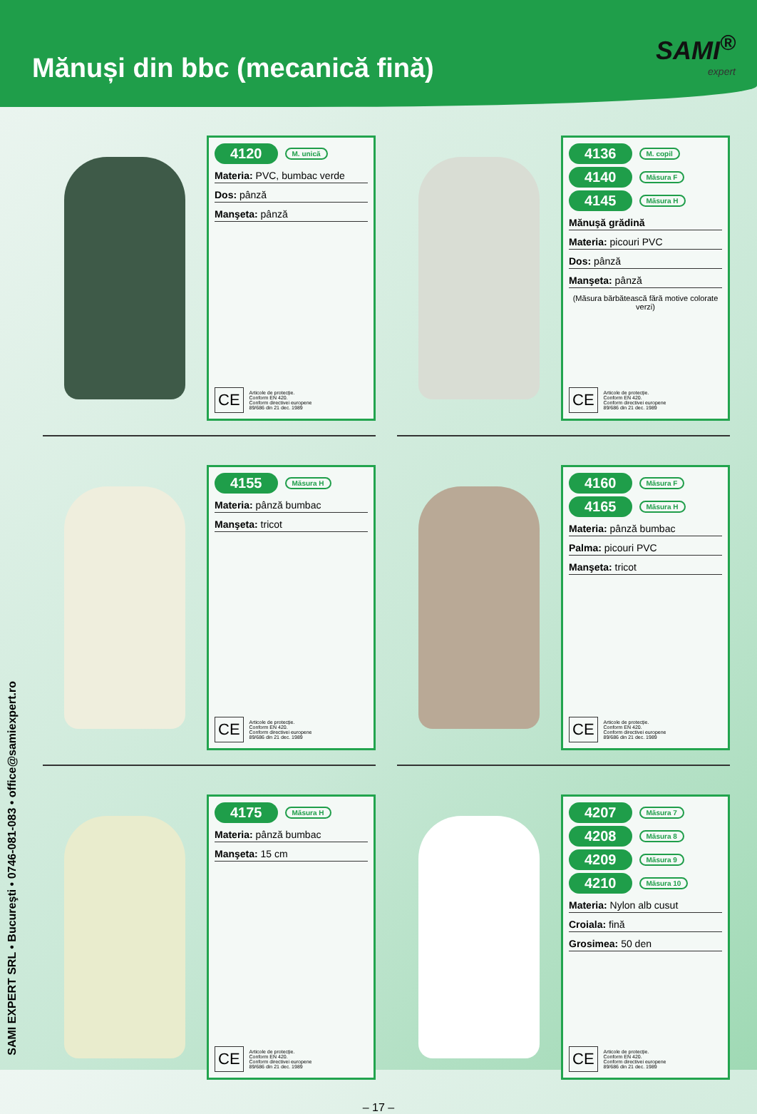Mănuși din bbc (mecanică fină)
SAMI<sup>®</sup>
expert
SAMI EXPERT SRL • Bucureşti • 0746-081-083 • office@samiexpert.ro
4120 M. unică
Materia: PVC, bumbac verde
Dos: pânză
Manşeta: pânză
CE
Articole de protecție.
Conform EN 420.
Conform directivei europene
89/686 din 21 dec. 1989
4136 M. copil
4140 Măsura F
4145 Măsura H
Mănuşă grădină
Materia: picouri PVC
Dos: pânză
Manşeta: pânză
(Măsura bărbătească fără motive colorate verzi)
CE
Articole de protecție.
Conform EN 420.
Conform directivei europene
89/686 din 21 dec. 1989
4155 Măsura H
Materia: pânză bumbac
Manşeta: tricot
CE
Articole de protecție.
Conform EN 420.
Conform directivei europene
89/686 din 21 dec. 1989
4160 Măsura F
4165 Măsura H
Materia: pânză bumbac
Palma: picouri PVC
Manşeta: tricot
CE
Articole de protecție.
Conform EN 420.
Conform directivei europene
89/686 din 21 dec. 1989
4175 Măsura H
Materia: pânză bumbac
Manşeta: 15 cm
CE
Articole de protecție.
Conform EN 420.
Conform directivei europene
89/686 din 21 dec. 1989
4207 Măsura 7
4208 Măsura 8
4209 Măsura 9
4210 Măsura 10
Materia: Nylon alb cusut
Croiala: fină
Grosimea: 50 den
CE
Articole de protecție.
Conform EN 420.
Conform directivei europene
89/686 din 21 dec. 1989
– 17 –